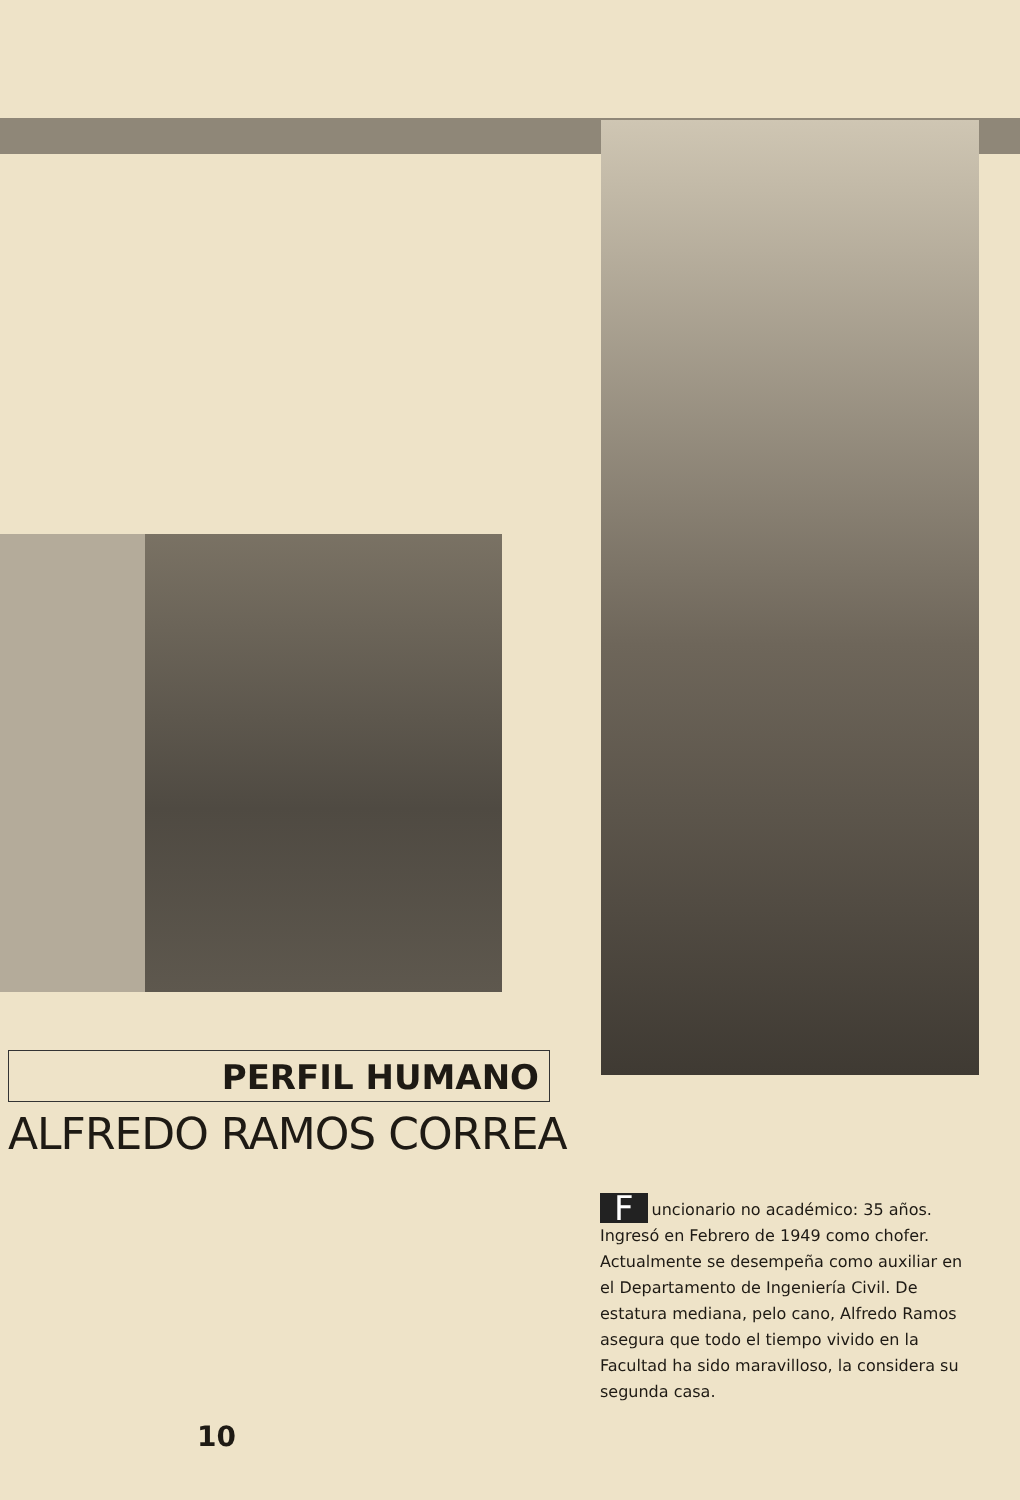PERFIL HUMANO
ALFREDO RAMOS CORREA
Funcionario no académico: 35 años. Ingresó en Febrero de 1949 como chofer. Actualmente se desempeña como auxiliar en el Departamento de Ingeniería Civil. De estatura mediana, pelo cano, Alfredo Ramos asegura que todo el tiempo vivido en la Facultad ha sido maravilloso, la considera su segunda casa.
10